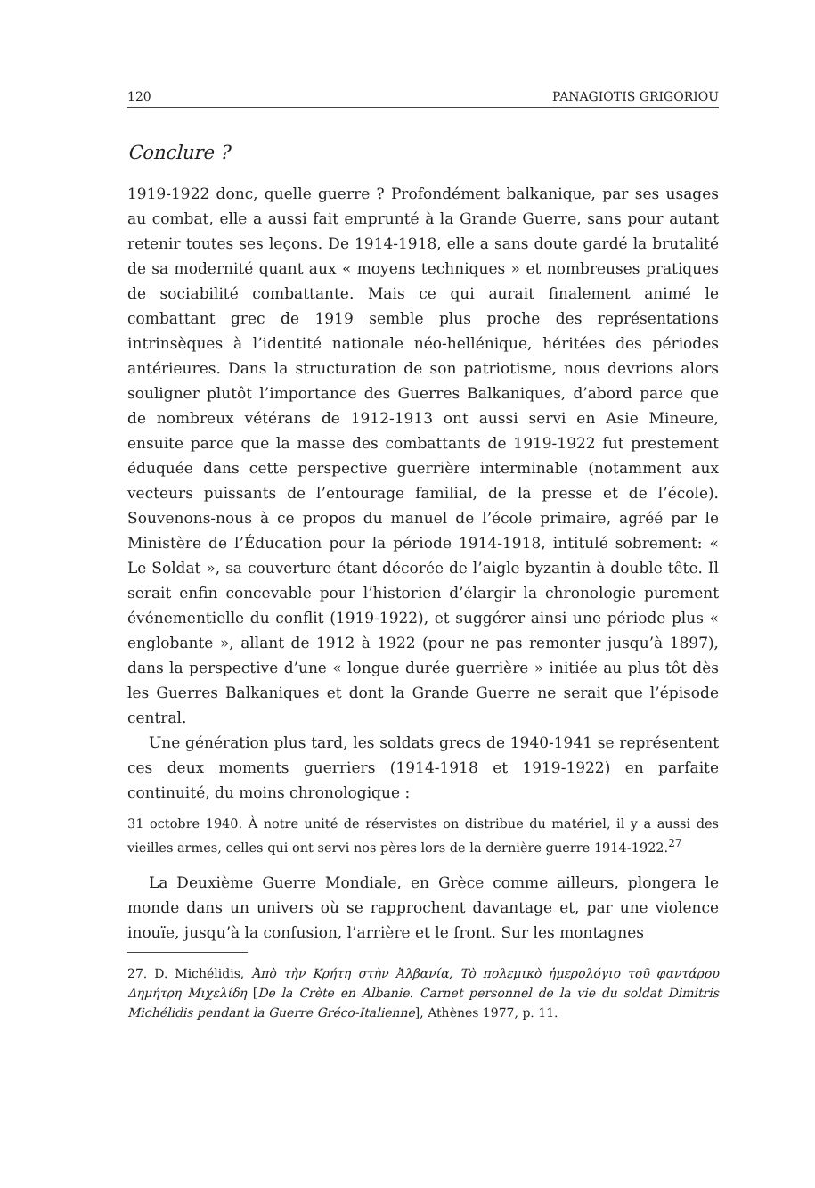120 PANAGIOTIS GRIGORIOU
Conclure ?
1919-1922 donc, quelle guerre ? Profondément balkanique, par ses usages au combat, elle a aussi fait emprunté à la Grande Guerre, sans pour autant retenir toutes ses leçons. De 1914-1918, elle a sans doute gardé la brutalité de sa modernité quant aux « moyens techniques » et nombreuses pratiques de sociabilité combattante. Mais ce qui aurait finalement animé le combattant grec de 1919 semble plus proche des représentations intrinsèques à l’identité nationale néo-hellénique, héritées des périodes antérieures. Dans la structuration de son patriotisme, nous devrions alors souligner plutôt l’importance des Guerres Balkaniques, d’abord parce que de nombreux vétérans de 1912-1913 ont aussi servi en Asie Mineure, ensuite parce que la masse des combattants de 1919-1922 fut prestement éduquée dans cette perspective guerrière interminable (notamment aux vecteurs puissants de l’entourage familial, de la presse et de l’école). Souvenons-nous à ce propos du manuel de l’école primaire, agréé par le Ministère de l’Éducation pour la période 1914-1918, intitulé sobrement: « Le Soldat », sa couverture étant décorée de l’aigle byzantin à double tête. Il serait enfin concevable pour l’historien d’élargir la chronologie purement événementielle du conflit (1919-1922), et suggérer ainsi une période plus « englobante », allant de 1912 à 1922 (pour ne pas remonter jusqu’à 1897), dans la perspective d’une « longue durée guerrière » initiée au plus tôt dès les Guerres Balkaniques et dont la Grande Guerre ne serait que l’épisode central.
Une génération plus tard, les soldats grecs de 1940-1941 se représentent ces deux moments guerriers (1914-1918 et 1919-1922) en parfaite continuité, du moins chronologique :
31 octobre 1940. À notre unité de réservistes on distribue du matériel, il y a aussi des vieilles armes, celles qui ont servi nos pères lors de la dernière guerre 1914-1922.<sup>27</sup>
La Deuxième Guerre Mondiale, en Grèce comme ailleurs, plongera le monde dans un univers où se rapprochent davantage et, par une violence inouïe, jusqu’à la confusion, l’arrière et le front. Sur les montagnes
27. D. Michélidis, Ἀπὸ τὴν Κρήτη στὴν Ἀλβανία, Τὸ πολεμικὸ ἡμερολόγιο τοῦ φαντάρου Δημήτρη Μιχελίδη [De la Crète en Albanie. Carnet personnel de la vie du soldat Dimitris Michélidis pendant la Guerre Gréco-Italienne], Athènes 1977, p. 11.